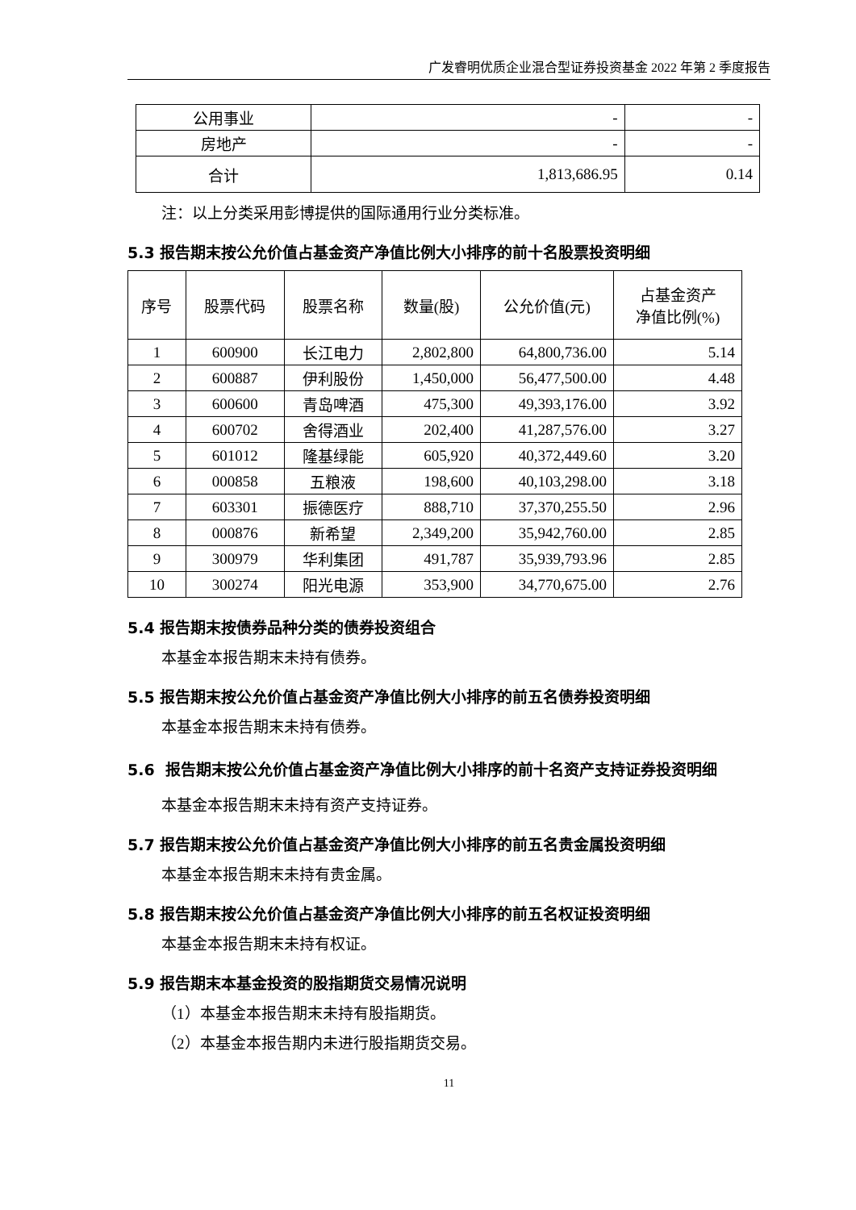广发睿明优质企业混合型证券投资基金 2022 年第 2 季度报告
| 公用事业 | - | - |
| 房地产 | - | - |
| 合计 | 1,813,686.95 | 0.14 |
注：以上分类采用彭博提供的国际通用行业分类标准。
5.3 报告期末按公允价值占基金资产净值比例大小排序的前十名股票投资明细
| 序号 | 股票代码 | 股票名称 | 数量(股) | 公允价值(元) | 占基金资产 净值比例(%) |
| --- | --- | --- | --- | --- | --- |
| 1 | 600900 | 长江电力 | 2,802,800 | 64,800,736.00 | 5.14 |
| 2 | 600887 | 伊利股份 | 1,450,000 | 56,477,500.00 | 4.48 |
| 3 | 600600 | 青岛啤酒 | 475,300 | 49,393,176.00 | 3.92 |
| 4 | 600702 | 舍得酒业 | 202,400 | 41,287,576.00 | 3.27 |
| 5 | 601012 | 隆基绿能 | 605,920 | 40,372,449.60 | 3.20 |
| 6 | 000858 | 五粮液 | 198,600 | 40,103,298.00 | 3.18 |
| 7 | 603301 | 振德医疗 | 888,710 | 37,370,255.50 | 2.96 |
| 8 | 000876 | 新希望 | 2,349,200 | 35,942,760.00 | 2.85 |
| 9 | 300979 | 华利集团 | 491,787 | 35,939,793.96 | 2.85 |
| 10 | 300274 | 阳光电源 | 353,900 | 34,770,675.00 | 2.76 |
5.4 报告期末按债券品种分类的债券投资组合
本基金本报告期末未持有债券。
5.5 报告期末按公允价值占基金资产净值比例大小排序的前五名债券投资明细
本基金本报告期末未持有债券。
5.6 报告期末按公允价值占基金资产净值比例大小排序的前十名资产支持证券投资明细
本基金本报告期末未持有资产支持证券。
5.7 报告期末按公允价值占基金资产净值比例大小排序的前五名贵金属投资明细
本基金本报告期末未持有贵金属。
5.8 报告期末按公允价值占基金资产净值比例大小排序的前五名权证投资明细
本基金本报告期末未持有权证。
5.9 报告期末本基金投资的股指期货交易情况说明
（1）本基金本报告期末未持有股指期货。
（2）本基金本报告期内未进行股指期货交易。
11